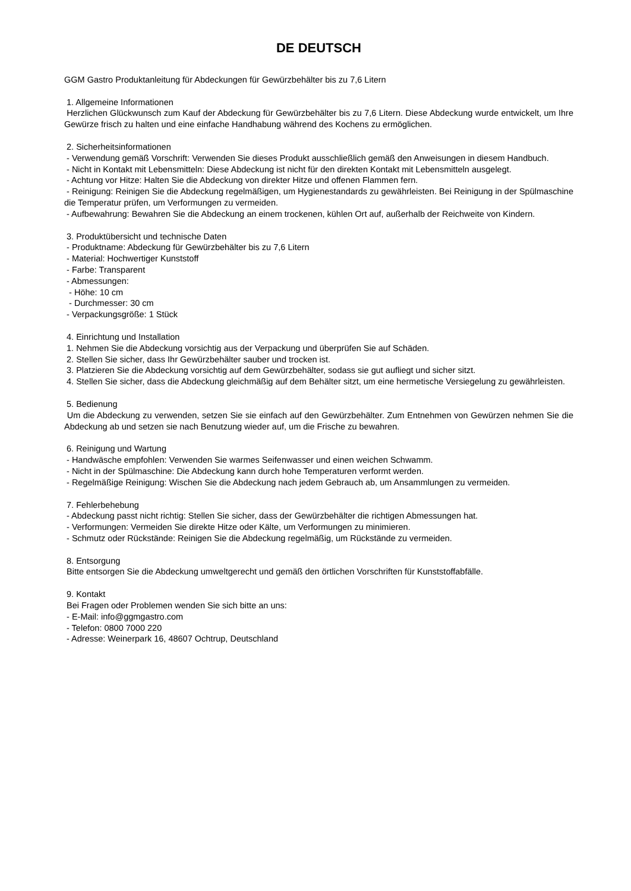DE DEUTSCH
GGM Gastro Produktanleitung für Abdeckungen für Gewürzbehälter bis zu 7,6 Litern
1. Allgemeine Informationen
Herzlichen Glückwunsch zum Kauf der Abdeckung für Gewürzbehälter bis zu 7,6 Litern. Diese Abdeckung wurde entwickelt, um Ihre Gewürze frisch zu halten und eine einfache Handhabung während des Kochens zu ermöglichen.
2. Sicherheitsinformationen
- Verwendung gemäß Vorschrift: Verwenden Sie dieses Produkt ausschließlich gemäß den Anweisungen in diesem Handbuch.
- Nicht in Kontakt mit Lebensmitteln: Diese Abdeckung ist nicht für den direkten Kontakt mit Lebensmitteln ausgelegt.
- Achtung vor Hitze: Halten Sie die Abdeckung von direkter Hitze und offenen Flammen fern.
- Reinigung: Reinigen Sie die Abdeckung regelmäßigen, um Hygienestandards zu gewährleisten. Bei Reinigung in der Spülmaschine die Temperatur prüfen, um Verformungen zu vermeiden.
- Aufbewahrung: Bewahren Sie die Abdeckung an einem trockenen, kühlen Ort auf, außerhalb der Reichweite von Kindern.
3. Produktübersicht und technische Daten
- Produktname: Abdeckung für Gewürzbehälter bis zu 7,6 Litern
- Material: Hochwertiger Kunststoff
- Farbe: Transparent
- Abmessungen:
- Höhe: 10 cm
- Durchmesser: 30 cm
- Verpackungsgröße: 1 Stück
4. Einrichtung und Installation
1. Nehmen Sie die Abdeckung vorsichtig aus der Verpackung und überprüfen Sie auf Schäden.
2. Stellen Sie sicher, dass Ihr Gewürzbehälter sauber und trocken ist.
3. Platzieren Sie die Abdeckung vorsichtig auf dem Gewürzbehälter, sodass sie gut aufliegt und sicher sitzt.
4. Stellen Sie sicher, dass die Abdeckung gleichmäßig auf dem Behälter sitzt, um eine hermetische Versiegelung zu gewährleisten.
5. Bedienung
Um die Abdeckung zu verwenden, setzen Sie sie einfach auf den Gewürzbehälter. Zum Entnehmen von Gewürzen nehmen Sie die Abdeckung ab und setzen sie nach Benutzung wieder auf, um die Frische zu bewahren.
6. Reinigung und Wartung
- Handwäsche empfohlen: Verwenden Sie warmes Seifenwasser und einen weichen Schwamm.
- Nicht in der Spülmaschine: Die Abdeckung kann durch hohe Temperaturen verformt werden.
- Regelmäßige Reinigung: Wischen Sie die Abdeckung nach jedem Gebrauch ab, um Ansammlungen zu vermeiden.
7. Fehlerbehebung
- Abdeckung passt nicht richtig: Stellen Sie sicher, dass der Gewürzbehälter die richtigen Abmessungen hat.
- Verformungen: Vermeiden Sie direkte Hitze oder Kälte, um Verformungen zu minimieren.
- Schmutz oder Rückstände: Reinigen Sie die Abdeckung regelmäßig, um Rückstände zu vermeiden.
8. Entsorgung
Bitte entsorgen Sie die Abdeckung umweltgerecht und gemäß den örtlichen Vorschriften für Kunststoffabfälle.
9. Kontakt
Bei Fragen oder Problemen wenden Sie sich bitte an uns:
- E-Mail: info@ggmgastro.com
- Telefon: 0800 7000 220
- Adresse: Weinerpark 16, 48607 Ochtrup, Deutschland